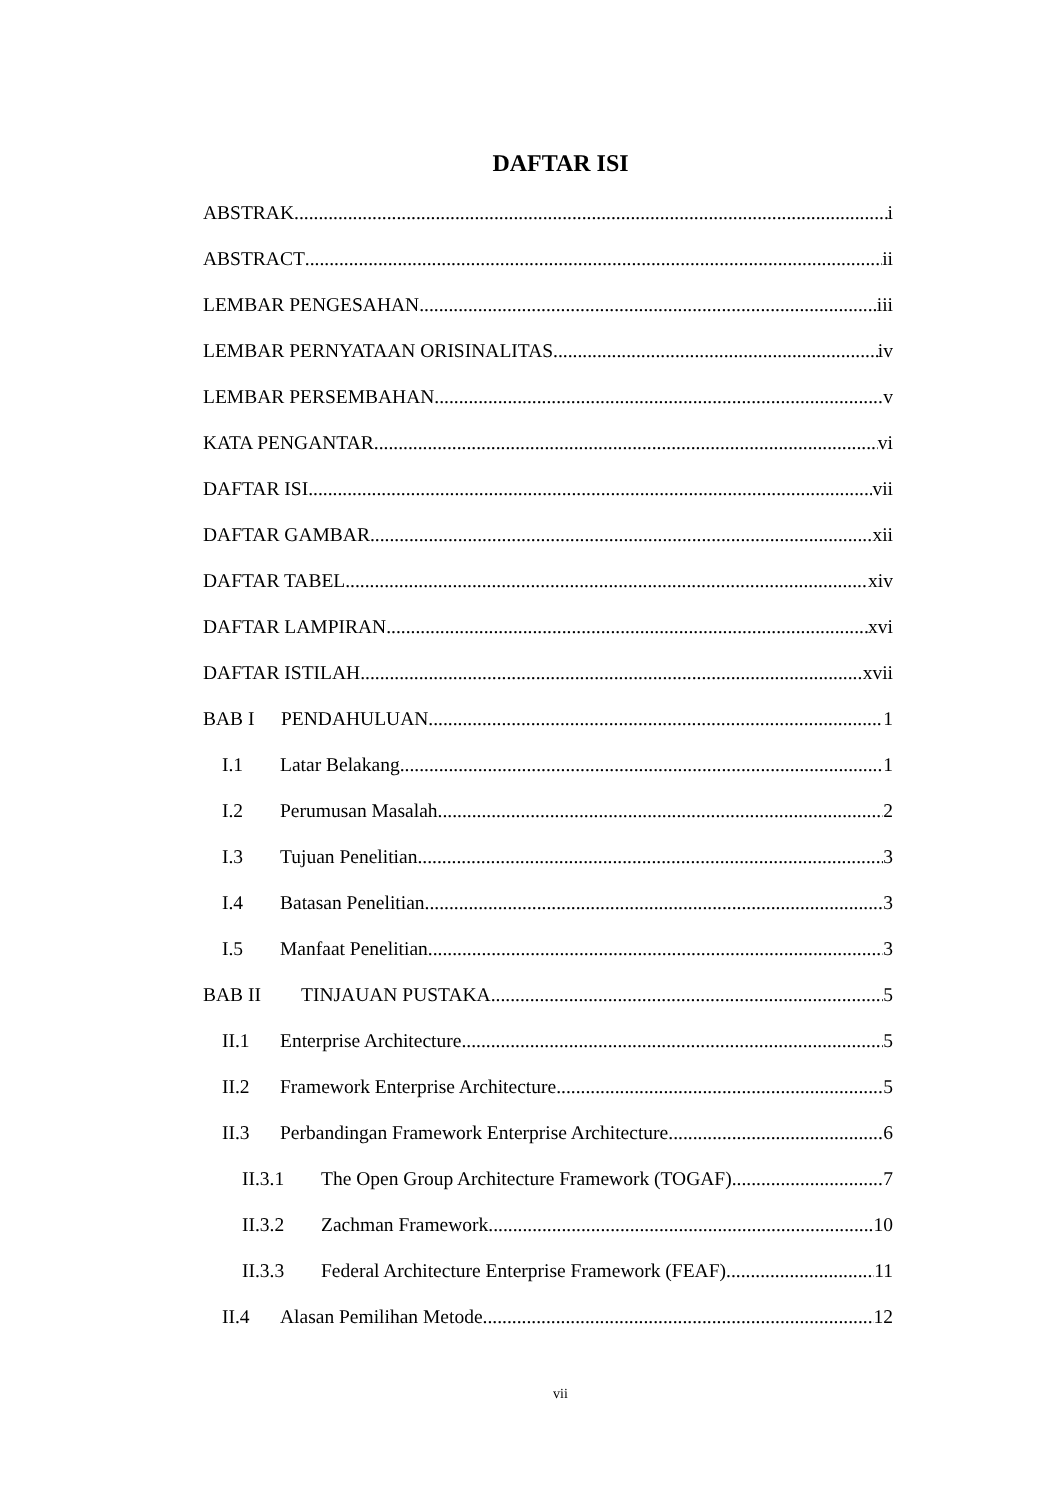DAFTAR ISI
ABSTRAK i
ABSTRACT ii
LEMBAR PENGESAHAN iii
LEMBAR PERNYATAAN ORISINALITAS iv
LEMBAR PERSEMBAHAN v
KATA PENGANTAR vi
DAFTAR ISI vii
DAFTAR GAMBAR xii
DAFTAR TABEL xiv
DAFTAR LAMPIRAN xvi
DAFTAR ISTILAH xvii
BAB I PENDAHULUAN 1
I.1 Latar Belakang 1
I.2 Perumusan Masalah 2
I.3 Tujuan Penelitian 3
I.4 Batasan Penelitian 3
I.5 Manfaat Penelitian 3
BAB II TINJAUAN PUSTAKA 5
II.1 Enterprise Architecture 5
II.2 Framework Enterprise Architecture 5
II.3 Perbandingan Framework Enterprise Architecture 6
II.3.1 The Open Group Architecture Framework (TOGAF) 7
II.3.2 Zachman Framework 10
II.3.3 Federal Architecture Enterprise Framework (FEAF) 11
II.4 Alasan Pemilihan Metode 12
vii